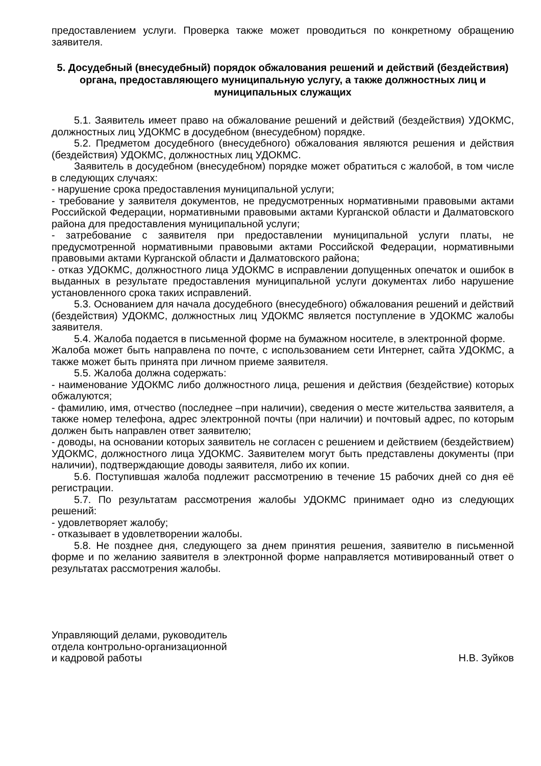предоставлением услуги. Проверка также может проводиться по конкретному обращению заявителя.
5. Досудебный (внесудебный) порядок обжалования решений и действий (бездействия) органа, предоставляющего муниципальную услугу, а также должностных лиц и муниципальных служащих
5.1. Заявитель имеет право на обжалование решений и действий (бездействия) УДОКМС, должностных лиц УДОКМС в досудебном (внесудебном) порядке.
5.2. Предметом досудебного (внесудебного) обжалования являются решения и действия (бездействия) УДОКМС, должностных лиц УДОКМС.
Заявитель в досудебном (внесудебном) порядке может обратиться с жалобой, в том числе в следующих случаях:
- нарушение срока предоставления муниципальной услуги;
- требование у заявителя документов, не предусмотренных нормативными правовыми актами Российской Федерации, нормативными правовыми актами Курганской области и Далматовского района для предоставления муниципальной услуги;
- затребование с заявителя при предоставлении муниципальной услуги платы, не предусмотренной нормативными правовыми актами Российской Федерации, нормативными правовыми актами Курганской области и Далматовского района;
- отказ УДОКМС, должностного лица УДОКМС в исправлении допущенных опечаток и ошибок в выданных в результате предоставления муниципальной услуги документах либо нарушение установленного срока таких исправлений.
5.3. Основанием для начала досудебного (внесудебного) обжалования решений и действий (бездействия) УДОКМС, должностных лиц УДОКМС является поступление в УДОКМС жалобы заявителя.
5.4. Жалоба подается в письменной форме на бумажном носителе, в электронной форме.
Жалоба может быть направлена по почте, с использованием сети Интернет, сайта УДОКМС, а также может быть принята при личном приеме заявителя.
5.5. Жалоба должна содержать:
- наименование УДОКМС либо должностного лица, решения и действия (бездействие) которых обжалуются;
- фамилию, имя, отчество (последнее –при наличии), сведения о месте жительства заявителя, а также номер телефона, адрес электронной почты (при наличии) и почтовый адрес, по которым должен быть направлен ответ заявителю;
- доводы, на основании которых заявитель не согласен с решением и действием (бездействием) УДОКМС, должностного лица УДОКМС. Заявителем могут быть представлены документы (при наличии), подтверждающие доводы заявителя, либо их копии.
5.6. Поступившая жалоба подлежит рассмотрению в течение 15 рабочих дней со дня её регистрации.
5.7. По результатам рассмотрения жалобы УДОКМС принимает одно из следующих решений:
- удовлетворяет жалобу;
- отказывает в удовлетворении жалобы.
5.8. Не позднее дня, следующего за днем принятия решения, заявителю в письменной форме и по желанию заявителя в электронной форме направляется мотивированный ответ о результатах рассмотрения жалобы.
Управляющий делами, руководитель
отдела контрольно-организационной
и кадровой работы
Н.В. Зуйков